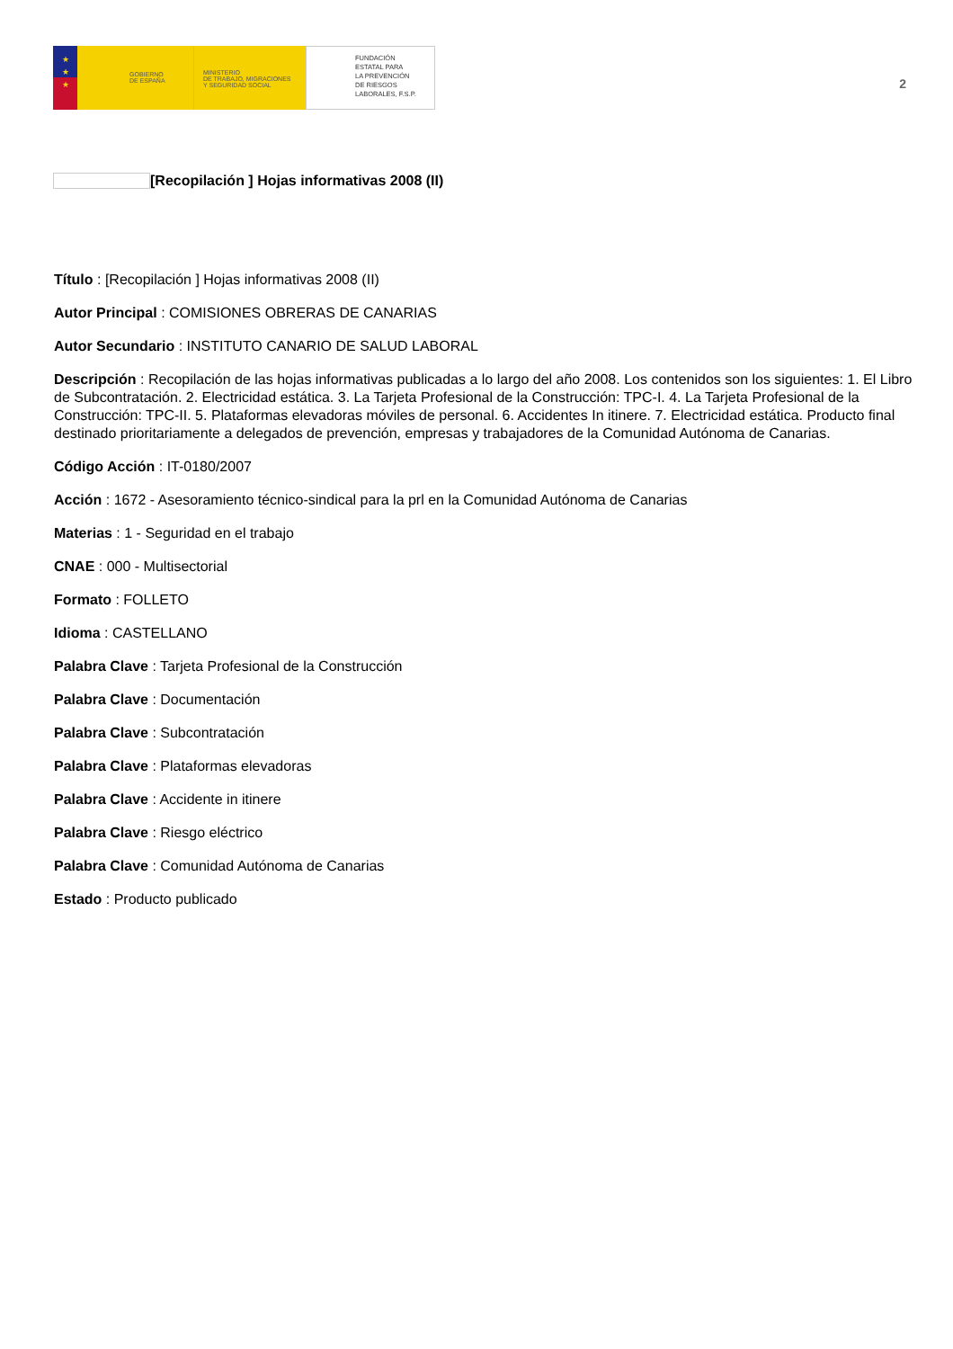★
★
★
GOBIERNO
DE ESPAÑA
MINISTERIO
DE TRABAJO, MIGRACIONES
Y SEGURIDAD SOCIAL
FUNDACIÓN
ESTATAL PARA
LA PREVENCIÓN
DE RIESGOS
LABORALES, F.S.P.
2
[Recopilación ] Hojas informativas 2008 (II)
Título : [Recopilación ] Hojas informativas 2008 (II)
Autor Principal : COMISIONES OBRERAS DE CANARIAS
Autor Secundario : INSTITUTO CANARIO DE SALUD LABORAL
Descripción : Recopilación de las hojas informativas publicadas a lo largo del año 2008. Los contenidos son los siguientes: 1. El Libro de Subcontratación. 2. Electricidad estática. 3. La Tarjeta Profesional de la Construcción: TPC-I. 4. La Tarjeta Profesional de la Construcción: TPC-II. 5. Plataformas elevadoras móviles de personal. 6. Accidentes In itinere. 7. Electricidad estática. Producto final destinado prioritariamente a delegados de prevención, empresas y trabajadores de la Comunidad Autónoma de Canarias.
Código Acción : IT-0180/2007
Acción : 1672 - Asesoramiento técnico-sindical para la prl en la Comunidad Autónoma de Canarias
Materias : 1 - Seguridad en el trabajo
CNAE : 000 - Multisectorial
Formato : FOLLETO
Idioma : CASTELLANO
Palabra Clave : Tarjeta Profesional de la Construcción
Palabra Clave : Documentación
Palabra Clave : Subcontratación
Palabra Clave : Plataformas elevadoras
Palabra Clave : Accidente in itinere
Palabra Clave : Riesgo eléctrico
Palabra Clave : Comunidad Autónoma de Canarias
Estado : Producto publicado